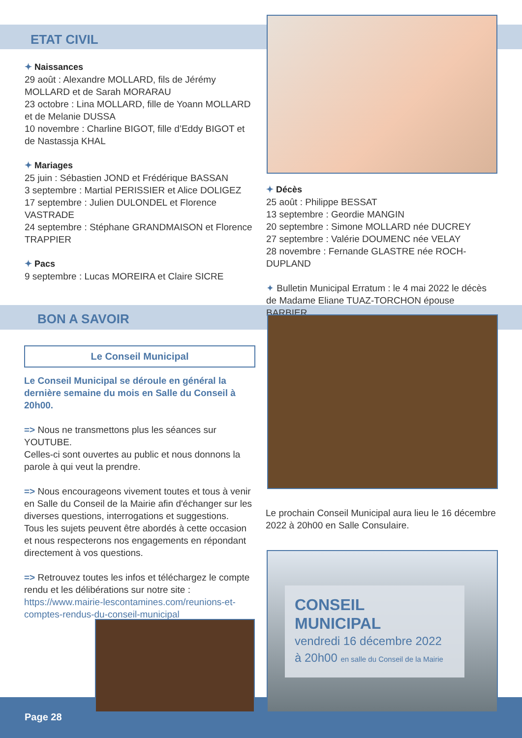ETAT CIVIL
✦ Naissances
29 août : Alexandre MOLLARD, fils de Jérémy MOLLARD et de Sarah MORARAU
23 octobre : Lina MOLLARD, fille de Yoann MOLLARD et de Melanie DUSSA
10 novembre : Charline BIGOT, fille d’Eddy BIGOT et de Nastassja KHAL
✦ Mariages
25 juin : Sébastien JOND et Frédérique BASSAN
3 septembre : Martial PERISSIER et Alice DOLIGEZ
17 septembre : Julien DULONDEL et Florence VASTRADE
24 septembre : Stéphane GRANDMAISON et Florence TRAPPIER
✦ Pacs
9 septembre : Lucas MOREIRA et Claire SICRE
✦ Décès
25 août : Philippe BESSAT
13 septembre : Geordie MANGIN
20 septembre : Simone MOLLARD née DUCREY
27 septembre : Valérie DOUMENC née VELAY
28 novembre : Fernande GLASTRE née ROCH-DUPLAND
✦ Bulletin Municipal Erratum : le 4 mai 2022 le décès de Madame Eliane TUAZ-TORCHON épouse BARBIER.
BON A SAVOIR
Le Conseil Municipal
Le Conseil Municipal se déroule en général la dernière semaine du mois en Salle du Conseil à 20h00.
=> Nous ne transmettons plus les séances sur YOUTUBE.
Celles-ci sont ouvertes au public et nous donnons la parole à qui veut la prendre.
=> Nous encourageons vivement toutes et tous à venir en Salle du Conseil de la Mairie afin d'échanger sur les diverses questions, interrogations et suggestions.
Tous les sujets peuvent être abordés à cette occasion et nous respecterons nos engagements en répondant directement à vos questions.
=> Retrouvez toutes les infos et téléchargez le compte rendu et les délibérations sur notre site :
https://www.mairie-lescontamines.com/reunions-et-comptes-rendus-du-conseil-municipal
Le prochain Conseil Municipal aura lieu le 16 décembre 2022 à 20h00 en Salle Consulaire.
CONSEIL MUNICIPAL
vendredi 16 décembre 2022
à 20h00 en salle du Conseil de la Mairie
Page 28